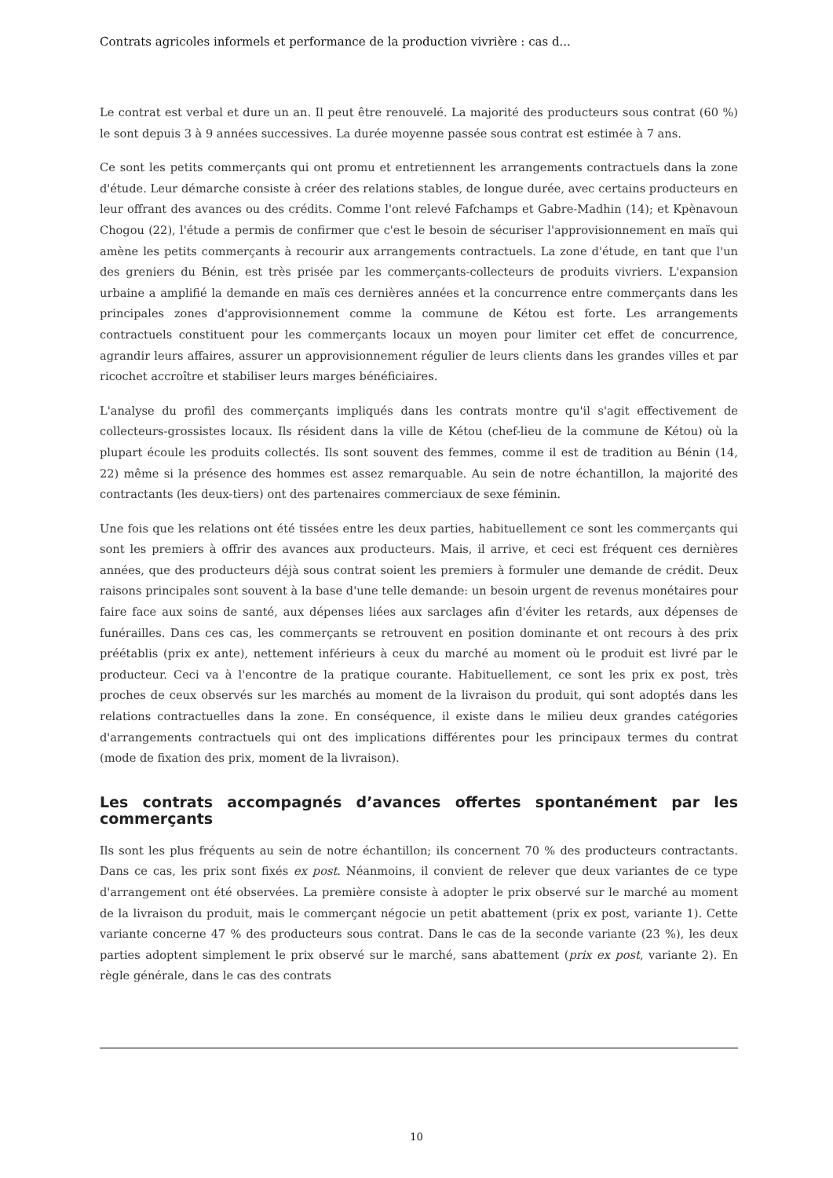Contrats agricoles informels et performance de la production vivrière : cas d...
Le contrat est verbal et dure un an. Il peut être renouvelé. La majorité des producteurs sous contrat (60 %) le sont depuis 3 à 9 années successives. La durée moyenne passée sous contrat est estimée à 7 ans.
Ce sont les petits commerçants qui ont promu et entretiennent les arrangements contractuels dans la zone d'étude. Leur démarche consiste à créer des relations stables, de longue durée, avec certains producteurs en leur offrant des avances ou des crédits. Comme l'ont relevé Fafchamps et Gabre-Madhin (14); et Kpènavoun Chogou (22), l'étude a permis de confirmer que c'est le besoin de sécuriser l'approvisionnement en maïs qui amène les petits commerçants à recourir aux arrangements contractuels. La zone d'étude, en tant que l'un des greniers du Bénin, est très prisée par les commerçants-collecteurs de produits vivriers. L'expansion urbaine a amplifié la demande en maïs ces dernières années et la concurrence entre commerçants dans les principales zones d'approvisionnement comme la commune de Kétou est forte. Les arrangements contractuels constituent pour les commerçants locaux un moyen pour limiter cet effet de concurrence, agrandir leurs affaires, assurer un approvisionnement régulier de leurs clients dans les grandes villes et par ricochet accroître et stabiliser leurs marges bénéficiaires.
L'analyse du profil des commerçants impliqués dans les contrats montre qu'il s'agit effectivement de collecteurs-grossistes locaux. Ils résident dans la ville de Kétou (chef-lieu de la commune de Kétou) où la plupart écoule les produits collectés. Ils sont souvent des femmes, comme il est de tradition au Bénin (14, 22) même si la présence des hommes est assez remarquable. Au sein de notre échantillon, la majorité des contractants (les deux-tiers) ont des partenaires commerciaux de sexe féminin.
Une fois que les relations ont été tissées entre les deux parties, habituellement ce sont les commerçants qui sont les premiers à offrir des avances aux producteurs. Mais, il arrive, et ceci est fréquent ces dernières années, que des producteurs déjà sous contrat soient les premiers à formuler une demande de crédit. Deux raisons principales sont souvent à la base d'une telle demande: un besoin urgent de revenus monétaires pour faire face aux soins de santé, aux dépenses liées aux sarclages afin d'éviter les retards, aux dépenses de funérailles. Dans ces cas, les commerçants se retrouvent en position dominante et ont recours à des prix préétablis (prix ex ante), nettement inférieurs à ceux du marché au moment où le produit est livré par le producteur. Ceci va à l'encontre de la pratique courante. Habituellement, ce sont les prix ex post, très proches de ceux observés sur les marchés au moment de la livraison du produit, qui sont adoptés dans les relations contractuelles dans la zone. En conséquence, il existe dans le milieu deux grandes catégories d'arrangements contractuels qui ont des implications différentes pour les principaux termes du contrat (mode de fixation des prix, moment de la livraison).
Les contrats accompagnés d’avances offertes spontanément par les commerçants
Ils sont les plus fréquents au sein de notre échantillon; ils concernent 70 % des producteurs contractants. Dans ce cas, les prix sont fixés ex post. Néanmoins, il convient de relever que deux variantes de ce type d'arrangement ont été observées. La première consiste à adopter le prix observé sur le marché au moment de la livraison du produit, mais le commerçant négocie un petit abattement (prix ex post, variante 1). Cette variante concerne 47 % des producteurs sous contrat. Dans le cas de la seconde variante (23 %), les deux parties adoptent simplement le prix observé sur le marché, sans abattement (prix ex post, variante 2). En règle générale, dans le cas des contrats
10